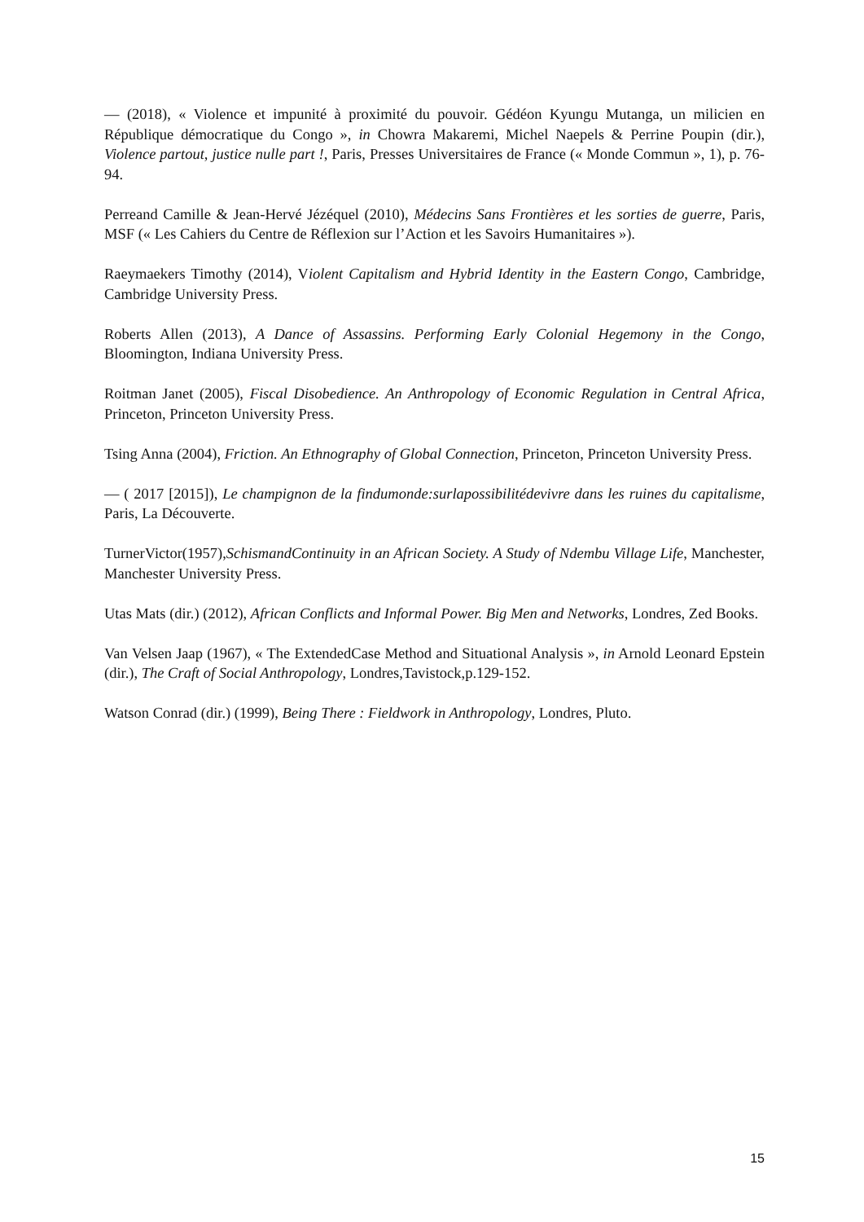— (2018), « Violence et impunité à proximité du pouvoir. Gédéon Kyungu Mutanga, un milicien en République démocratique du Congo », in Chowra Makaremi, Michel Naepels & Perrine Poupin (dir.), Violence partout, justice nulle part !, Paris, Presses Universitaires de France (« Monde Commun », 1), p. 76-94.
Perreand Camille & Jean-Hervé Jézéquel (2010), Médecins Sans Frontières et les sorties de guerre, Paris, MSF (« Les Cahiers du Centre de Réflexion sur l’Action et les Savoirs Humanitaires »).
Raeymaekers Timothy (2014), Violent Capitalism and Hybrid Identity in the Eastern Congo, Cambridge, Cambridge University Press.
Roberts Allen (2013), A Dance of Assassins. Performing Early Colonial Hegemony in the Congo, Bloomington, Indiana University Press.
Roitman Janet (2005), Fiscal Disobedience. An Anthropology of Economic Regulation in Central Africa, Princeton, Princeton University Press.
Tsing Anna (2004), Friction. An Ethnography of Global Connection, Princeton, Princeton University Press.
— ( 2017 [2015]), Le champignon de la findumonde:surlapossibilitédevivre dans les ruines du capitalisme, Paris, La Découverte.
TurnerVictor(1957),SchismandContinuity in an African Society. A Study of Ndembu Village Life, Manchester, Manchester University Press.
Utas Mats (dir.) (2012), African Conflicts and Informal Power. Big Men and Networks, Londres, Zed Books.
Van Velsen Jaap (1967), « The ExtendedCase Method and Situational Analysis », in Arnold Leonard Epstein (dir.), The Craft of Social Anthropology, Londres,Tavistock,p.129-152.
Watson Conrad (dir.) (1999), Being There : Fieldwork in Anthropology, Londres, Pluto.
15